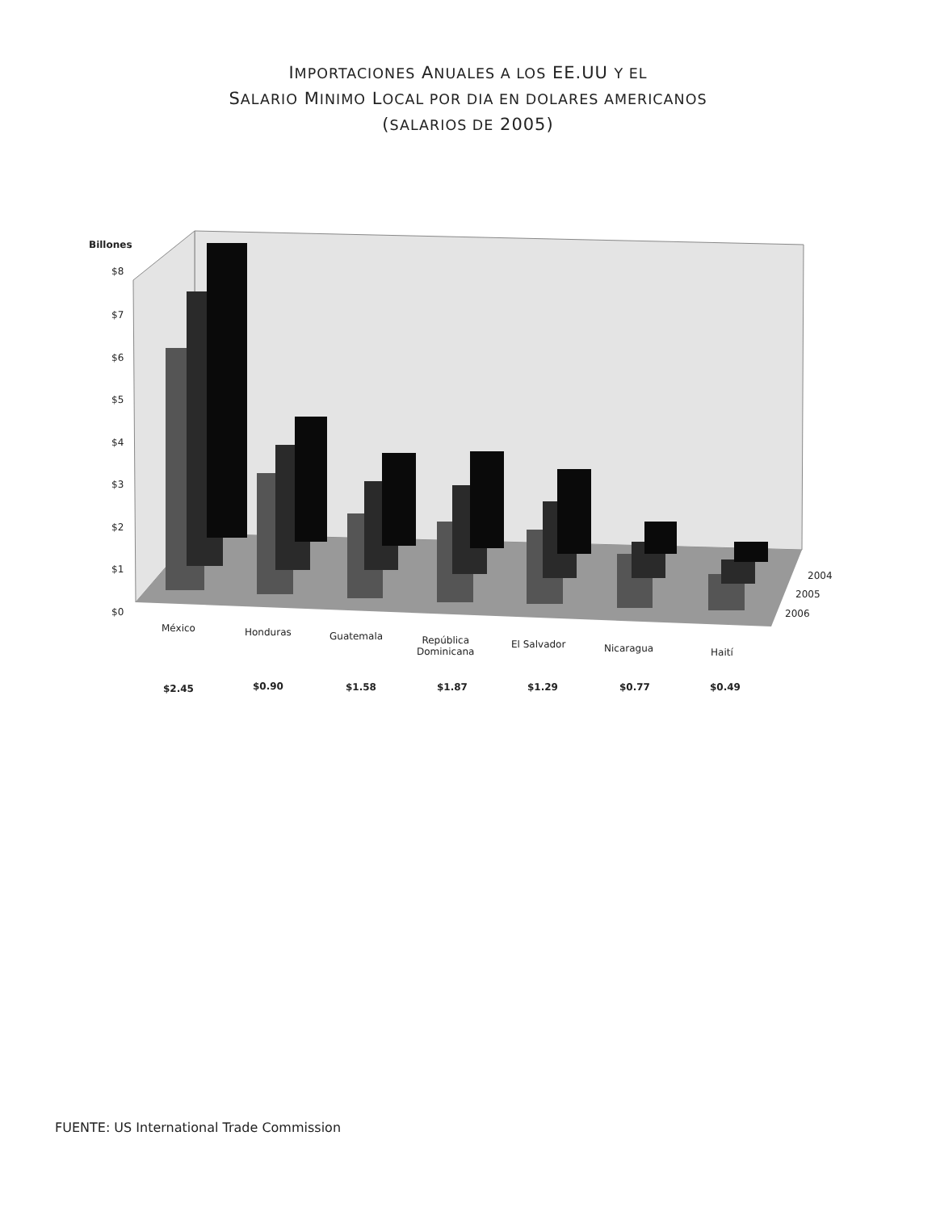IMPORTACIONES ANUALES A LOS EE.UU Y EL
SALARIO MINIMO LOCAL POR DIA EN DOLARES AMERICANOS
(SALARIOS DE 2005)
Billones
$8
$7
$6
$5
$4
$3
$2
$1
$0
2004
2005
2006
México Honduras Guatemala
República
Dominicana
El Salvador Nicaragua Haití
$2.45 $0.90 $1.58 $1.87 $1.29 $0.77 $0.49
FUENTE: US International Trade Commission